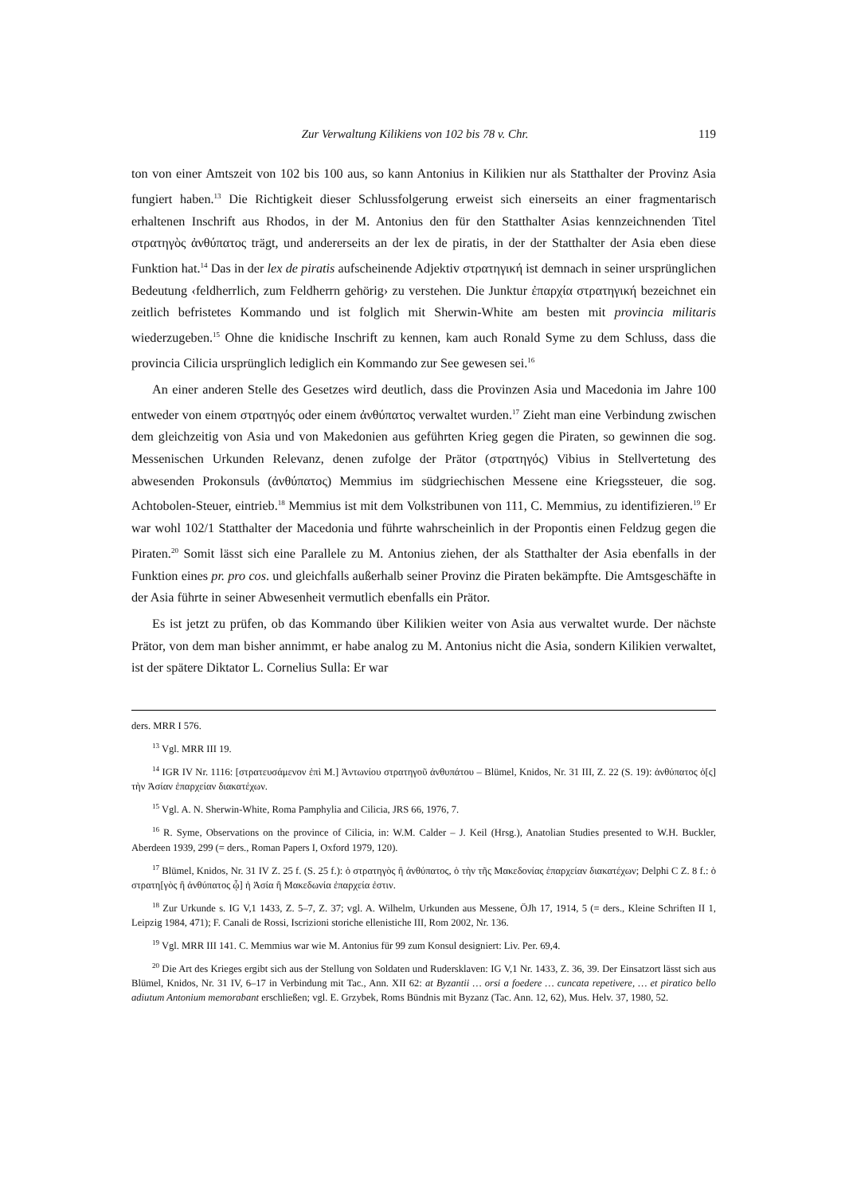Zur Verwaltung Kilikiens von 102 bis 78 v. Chr. 119
ton von einer Amtszeit von 102 bis 100 aus, so kann Antonius in Kilikien nur als Statthalter der Provinz Asia fungiert haben.<sup>13</sup> Die Richtigkeit dieser Schlussfolgerung erweist sich einerseits an einer fragmentarisch erhaltenen Inschrift aus Rhodos, in der M. Antonius den für den Statthalter Asias kennzeichnenden Titel στρατηγὸς ἀνθύπατος trägt, und andererseits an der lex de piratis, in der der Statthalter der Asia eben diese Funktion hat.<sup>14</sup> Das in der lex de piratis aufscheinende Adjektiv στρατηγική ist demnach in seiner ursprünglichen Bedeutung ‹feldherrlich, zum Feldherrn gehörig› zu verstehen. Die Junktur ἐπαρχία στρατηγική bezeichnet ein zeitlich befristetes Kommando und ist folglich mit Sherwin-White am besten mit provincia militaris wiederzugeben.<sup>15</sup> Ohne die knidische Inschrift zu kennen, kam auch Ronald Syme zu dem Schluss, dass die provincia Cilicia ursprünglich lediglich ein Kommando zur See gewesen sei.<sup>16</sup>
An einer anderen Stelle des Gesetzes wird deutlich, dass die Provinzen Asia und Macedonia im Jahre 100 entweder von einem στρατηγός oder einem ἀνθύπατος verwaltet wurden.<sup>17</sup> Zieht man eine Verbindung zwischen dem gleichzeitig von Asia und von Makedonien aus geführten Krieg gegen die Piraten, so gewinnen die sog. Messenischen Urkunden Relevanz, denen zufolge der Prätor (στρατηγός) Vibius in Stellvertetung des abwesenden Prokonsuls (ἀνθύπατος) Memmius im südgriechischen Messene eine Kriegssteuer, die sog. Achtobolen-Steuer, eintrieb.<sup>18</sup> Memmius ist mit dem Volkstribunen von 111, C. Memmius, zu identifizieren.<sup>19</sup> Er war wohl 102/1 Statthalter der Macedonia und führte wahrscheinlich in der Propontis einen Feldzug gegen die Piraten.<sup>20</sup> Somit lässt sich eine Parallele zu M. Antonius ziehen, der als Statthalter der Asia ebenfalls in der Funktion eines pr. pro cos. und gleichfalls außerhalb seiner Provinz die Piraten bekämpfte. Die Amtsgeschäfte in der Asia führte in seiner Abwesenheit vermutlich ebenfalls ein Prätor.
Es ist jetzt zu prüfen, ob das Kommando über Kilikien weiter von Asia aus verwaltet wurde. Der nächste Prätor, von dem man bisher annimmt, er habe analog zu M. Antonius nicht die Asia, sondern Kilikien verwaltet, ist der spätere Diktator L. Cornelius Sulla: Er war
ders. MRR I 576.
<sup>13</sup> Vgl. MRR III 19.
<sup>14</sup> IGR IV Nr. 1116: [στρατευσάμενον ἐπὶ Μ.] Ἀντωνίου στρατηγοῦ ἀνθυπάτου – Blümel, Knidos, Nr. 31 III, Z. 22 (S. 19): ἀνθύπατος ὁ[ς] τὴν Ἀσίαν ἐπαρχείαν διακατέχων.
<sup>15</sup> Vgl. A. N. Sherwin-White, Roma Pamphylia and Cilicia, JRS 66, 1976, 7.
<sup>16</sup> R. Syme, Observations on the province of Cilicia, in: W.M. Calder – J. Keil (Hrsg.), Anatolian Studies presented to W.H. Buckler, Aberdeen 1939, 299 (= ders., Roman Papers I, Oxford 1979, 120).
<sup>17</sup> Blümel, Knidos, Nr. 31 IV Z. 25 f. (S. 25 f.): ὁ στρατηγὸς ἢ ἀνθύπατος, ὁ τὴν τῆς Μακεδονίας ἐπαρχείαν διακατέχων; Delphi C Z. 8 f.: ὁ στρατη[γὸς ἢ ἀνθύπατος ᾧ] ἡ Ἀσία ἢ Μακεδωνία ἐπαρχεία ἐστιν.
<sup>18</sup> Zur Urkunde s. IG V,1 1433, Z. 5–7, Z. 37; vgl. A. Wilhelm, Urkunden aus Messene, ÖJh 17, 1914, 5 (= ders., Kleine Schriften II 1, Leipzig 1984, 471); F. Canali de Rossi, Iscrizioni storiche ellenistiche III, Rom 2002, Nr. 136.
<sup>19</sup> Vgl. MRR III 141. C. Memmius war wie M. Antonius für 99 zum Konsul designiert: Liv. Per. 69,4.
<sup>20</sup> Die Art des Krieges ergibt sich aus der Stellung von Soldaten und Rudersklaven: IG V,1 Nr. 1433, Z. 36, 39. Der Einsatzort lässt sich aus Blümel, Knidos, Nr. 31 IV, 6–17 in Verbindung mit Tac., Ann. XII 62: at Byzantii … orsi a foedere … cuncata repetivere, … et piratico bello adiutum Antonium memorabant erschließen; vgl. E. Grzybek, Roms Bündnis mit Byzanz (Tac. Ann. 12, 62), Mus. Helv. 37, 1980, 52.